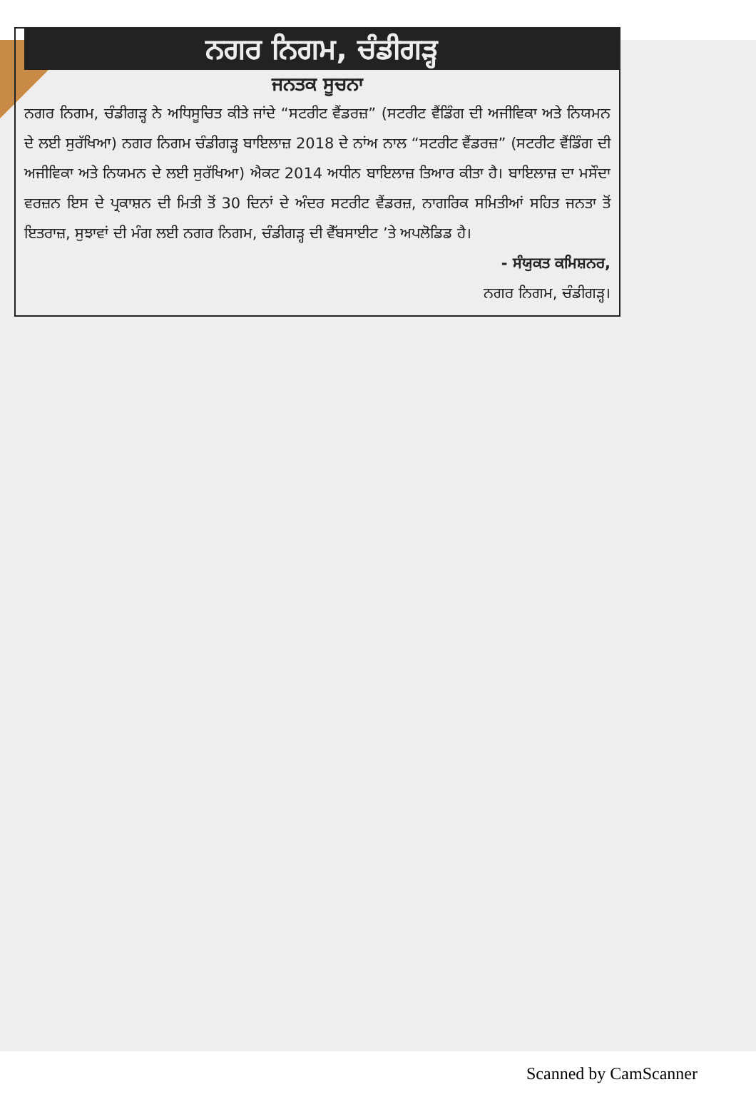ਨਗਰ ਨਿਗਮ, ਚੰਡੀਗੜ੍ਹ
ਜਨਤਕ ਸੂਚਨਾ
ਨਗਰ ਨਿਗਮ, ਚੰਡੀਗੜ੍ਹ ਨੇ ਅਧਿਸੂਚਿਤ ਕੀਤੇ ਜਾਂਦੇ “ਸਟਰੀਟ ਵੈਂਡਰਜ਼” (ਸਟਰੀਟ ਵੈਂਡਿੰਗ ਦੀ ਅਜੀਵਿਕਾ ਅਤੇ ਨਿਯਮਨ ਦੇ ਲਈ ਸੁਰੱਖਿਆ) ਨਗਰ ਨਿਗਮ ਚੰਡੀਗੜ੍ਹ ਬਾਇਲਾਜ਼ 2018 ਦੇ ਨਾਂਅ ਨਾਲ “ਸਟਰੀਟ ਵੈਂਡਰਜ਼” (ਸਟਰੀਟ ਵੈਂਡਿੰਗ ਦੀ ਅਜੀਵਿਕਾ ਅਤੇ ਨਿਯਮਨ ਦੇ ਲਈ ਸੁਰੱਖਿਆ) ਐਕਟ 2014 ਅਧੀਨ ਬਾਇਲਾਜ਼ ਤਿਆਰ ਕੀਤਾ ਹੈ। ਬਾਇਲਾਜ਼ ਦਾ ਮਸੌਦਾ ਵਰਜ਼ਨ ਇਸ ਦੇ ਪ੍ਰਕਾਸ਼ਨ ਦੀ ਮਿਤੀ ਤੋਂ 30 ਦਿਨਾਂ ਦੇ ਅੰਦਰ ਸਟਰੀਟ ਵੈਂਡਰਜ਼, ਨਾਗਰਿਕ ਸਮਿਤੀਆਂ ਸਹਿਤ ਜਨਤਾ ਤੋਂ ਇਤਰਾਜ਼, ਸੁਝਾਵਾਂ ਦੀ ਮੰਗ ਲਈ ਨਗਰ ਨਿਗਮ, ਚੰਡੀਗੜ੍ਹ ਦੀ ਵੈੱਬਸਾਈਟ ’ਤੇ ਅਪਲੋਡਿਡ ਹੈ।
- ਸੰਯੁਕਤ ਕਮਿਸ਼ਨਰ,
ਨਗਰ ਨਿਗਮ, ਚੰਡੀਗੜ੍ਹ।
Scanned by CamScanner